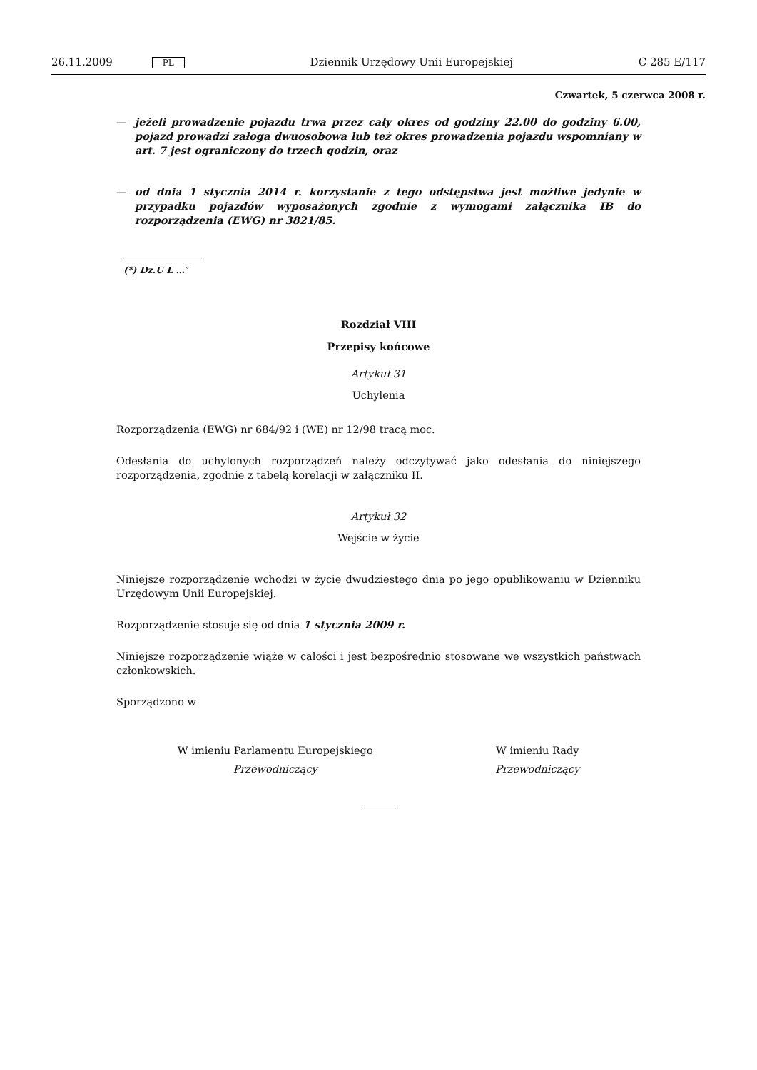26.11.2009 PL Dziennik Urzędowy Unii Europejskiej C 285 E/117
Czwartek, 5 czerwca 2008 r.
— jeżeli prowadzenie pojazdu trwa przez cały okres od godziny 22.00 do godziny 6.00, pojazd prowadzi załoga dwuosobowa lub też okres prowadzenia pojazdu wspomniany w art. 7 jest ograniczony do trzech godzin, oraz
— od dnia 1 stycznia 2014 r. korzystanie z tego odstępstwa jest możliwe jedynie w przypadku pojazdów wyposażonych zgodnie z wymogami załącznika IB do rozporządzenia (EWG) nr 3821/85.
(*) Dz.U L …”
Rozdział VIII
Przepisy końcowe
Artykuł 31
Uchylenia
Rozporządzenia (EWG) nr 684/92 i (WE) nr 12/98 tracą moc.
Odesłania do uchylonych rozporządzeń należy odczytywać jako odesłania do niniejszego rozporządzenia, zgodnie z tabelą korelacji w załączniku II.
Artykuł 32
Wejście w życie
Niniejsze rozporządzenie wchodzi w życie dwudziestego dnia po jego opublikowaniu w Dzienniku Urzędowym Unii Europejskiej.
Rozporządzenie stosuje się od dnia 1 stycznia 2009 r.
Niniejsze rozporządzenie wiąże w całości i jest bezpośrednio stosowane we wszystkich państwach członkowskich.
Sporządzono w
W imieniu Parlamentu Europejskiego
Przewodniczący
W imieniu Rady
Przewodniczący